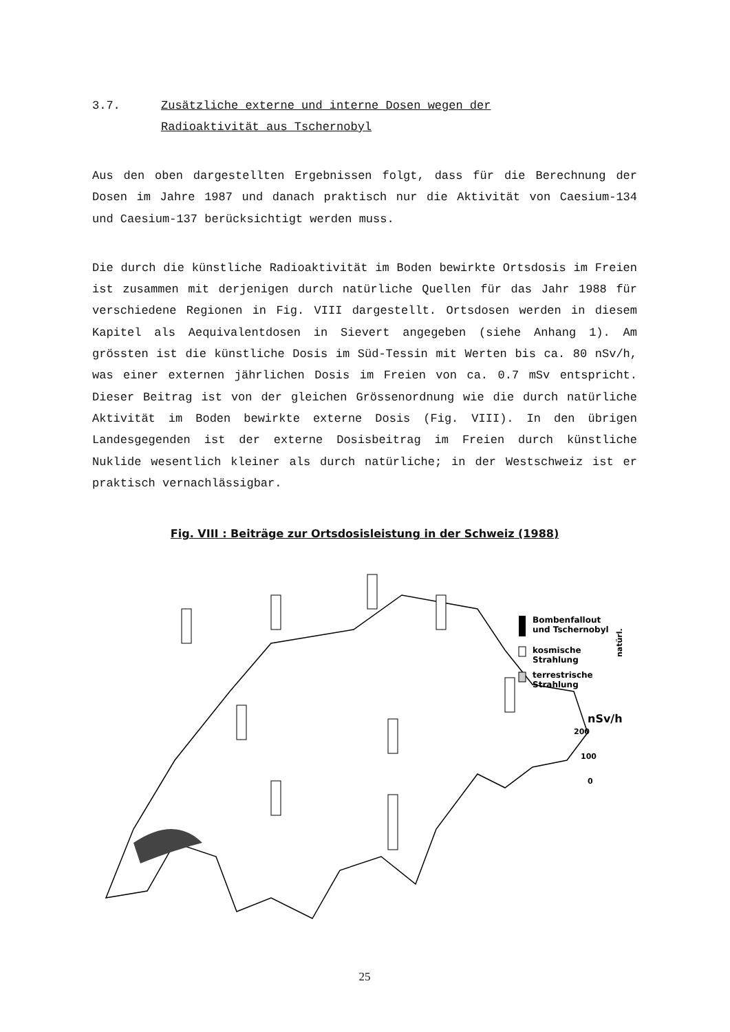3.7. Zusätzliche externe und interne Dosen wegen der
Radioaktivität aus Tschernobyl
Aus den oben dargestellten Ergebnissen folgt, dass für die Berechnung der Dosen im Jahre 1987 und danach praktisch nur die Aktivität von Caesium-134 und Caesium-137 berücksichtigt werden muss.
Die durch die künstliche Radioaktivität im Boden bewirkte Ortsdosis im Freien ist zusammen mit derjenigen durch natürliche Quellen für das Jahr 1988 für verschiedene Regionen in Fig. VIII dargestellt. Ortsdosen werden in diesem Kapitel als Aequivalentdosen in Sievert angegeben (siehe Anhang 1). Am grössten ist die künstliche Dosis im Süd-Tessin mit Werten bis ca. 80 nSv/h, was einer externen jährlichen Dosis im Freien von ca. 0.7 mSv entspricht. Dieser Beitrag ist von der gleichen Grössenordnung wie die durch natürliche Aktivität im Boden bewirkte externe Dosis (Fig. VIII). In den übrigen Landesgegenden ist der externe Dosisbeitrag im Freien durch künstliche Nuklide wesentlich kleiner als durch natürliche; in der Westschweiz ist er praktisch vernachlässigbar.
Fig. VIII : Beiträge zur Ortsdosisleistung in der Schweiz (1988)
Bombenfallout
und Tschernobyl
kosmische
Strahlung
terrestrische
Strahlung
natürl.
nSv/h
200
100
0
25